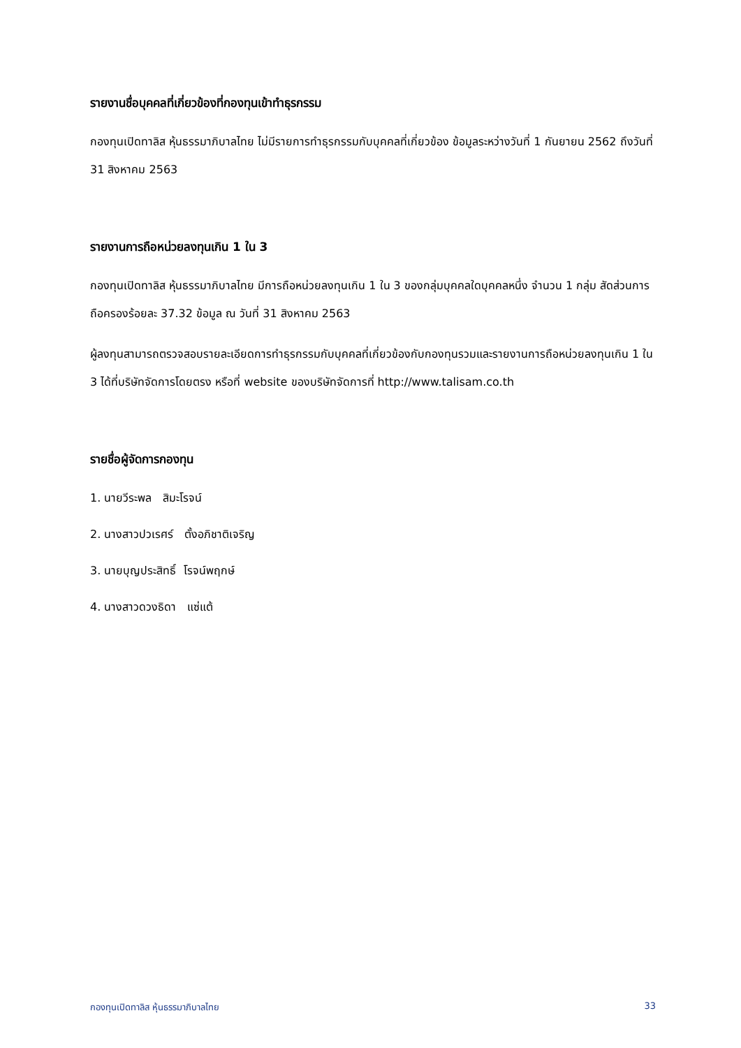รายงานชื่อบุคคลที่เกี่ยวข้องที่กองทุนเข้าทำธุรกรรม
กองทุนเปิดทาลิส หุ้นธรรมาภิบาลไทย ไม่มีรายการทำธุรกรรมกับบุคคลที่เกี่ยวข้อง ข้อมูลระหว่างวันที่ 1 กันยายน 2562 ถึงวันที่ 31 สิงหาคม 2563
รายงานการถือหน่วยลงทุนเกิน 1 ใน 3
กองทุนเปิดทาลิส หุ้นธรรมาภิบาลไทย มีการถือหน่วยลงทุนเกิน 1 ใน 3 ของกลุ่มบุคคลใดบุคคลหนึ่ง จำนวน 1 กลุ่ม สัดส่วนการถือครองร้อยละ 37.32 ข้อมูล ณ วันที่ 31 สิงหาคม 2563
ผู้ลงทุนสามารถตรวจสอบรายละเอียดการทำธุรกรรมกับบุคคลที่เกี่ยวข้องกับกองทุนรวมและรายงานการถือหน่วยลงทุนเกิน 1 ใน 3 ได้ที่บริษัทจัดการโดยตรง หรือที่ website ของบริษัทจัดการที่ http://www.talisam.co.th
รายชื่อผู้จัดการกองทุน
1. นายวีระพล สิมะโรจน์
2. นางสาวปวเรศร์ ตั้งอภิชาติเจริญ
3. นายบุญประสิทธิ์ โรจน์พฤกษ์
4. นางสาวดวงธิดา แซ่แต้
กองทุนเปิดทาลิส หุ้นธรรมาภิบาลไทย 33